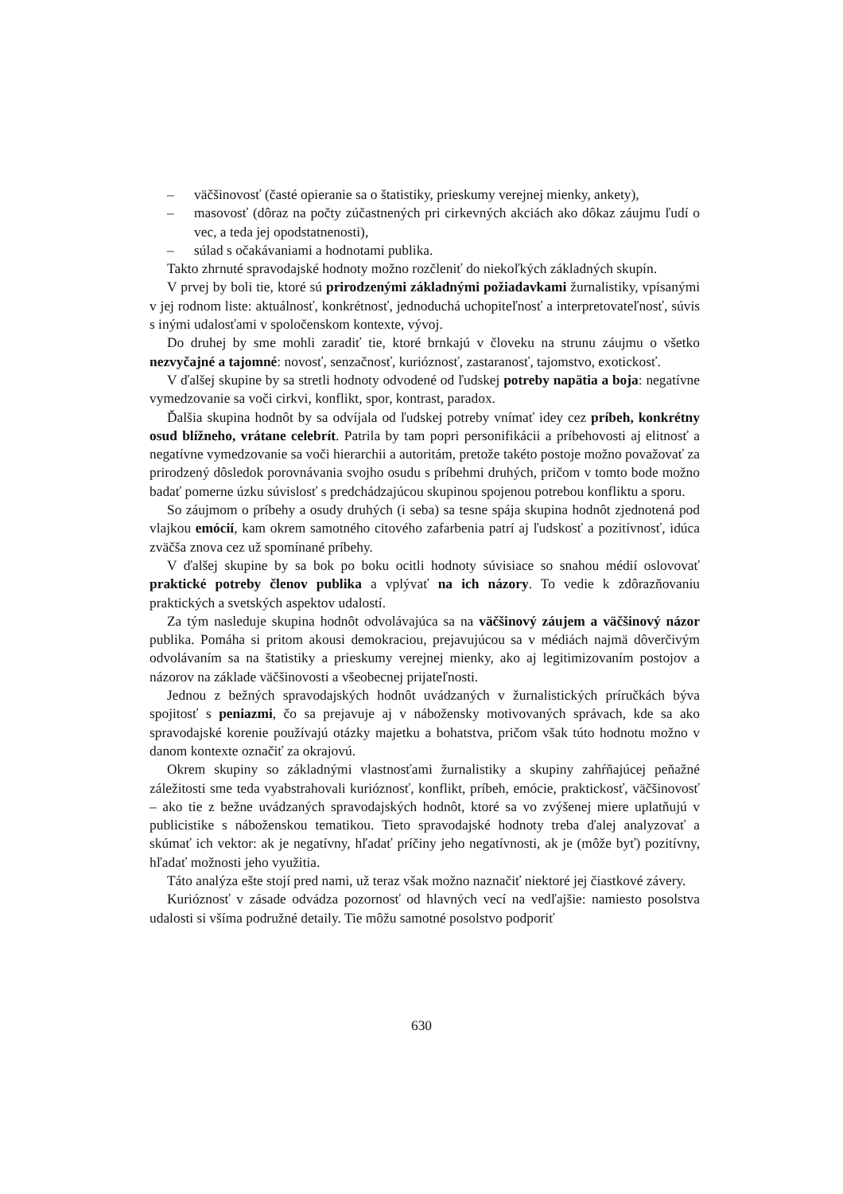– väčšinovosť (časté opieranie sa o štatistiky, prieskumy verejnej mienky, ankety),
– masovosť (dôraz na počty zúčastnených pri cirkevných akciách ako dôkaz záujmu ľudí o vec, a teda jej opodstatnenosti),
– súlad s očakávaniami a hodnotami publika.
Takto zhrnuté spravodajské hodnoty možno rozčleniť do niekoľkých základných skupín.
V prvej by boli tie, ktoré sú prirodzenými základnými požiadavkami žurnalistiky, vpísanými v jej rodnom liste: aktuálnosť, konkrétnosť, jednoduchá uchopiteľnosť a interpretovateľnosť, súvis s inými udalosťami v spoločenskom kontexte, vývoj.
Do druhej by sme mohli zaradiť tie, ktoré brnkajú v človeku na strunu záujmu o všetko nezvyčajné a tajomné: novosť, senzačnosť, kurióznosť, zastaranosť, tajomstvo, exotickosť.
V ďalšej skupine by sa stretli hodnoty odvodené od ľudskej potreby napätia a boja: negatívne vymedzovanie sa voči cirkvi, konflikt, spor, kontrast, paradox.
Ďalšia skupina hodnôt by sa odvíjala od ľudskej potreby vnímať idey cez príbeh, konkrétny osud blížneho, vrátane celebrít. Patrila by tam popri personifikácii a príbehovosti aj elitnosť a negatívne vymedzovanie sa voči hierarchii a autoritám, pretože takéto postoje možno považovať za prirodzený dôsledok porovnávania svojho osudu s príbehmi druhých, pričom v tomto bode možno badať pomerne úzku súvislosť s predchádzajúcou skupinou spojenou potrebou konfliktu a sporu.
So záujmom o príbehy a osudy druhých (i seba) sa tesne spája skupina hodnôt zjednotená pod vlajkou emócií, kam okrem samotného citového zafarbenia patrí aj ľudskosť a pozitívnosť, idúca zväčša znova cez už spomínané príbehy.
V ďalšej skupine by sa bok po boku ocitli hodnoty súvisiace so snahou médií oslovovať praktické potreby členov publika a vplývať na ich názory. To vedie k zdôrazňovaniu praktických a svetských aspektov udalostí.
Za tým nasleduje skupina hodnôt odvolávajúca sa na väčšinový záujem a väčšinový názor publika. Pomáha si pritom akousi demokraciou, prejavujúcou sa v médiách najmä dôverčivým odvolávaním sa na štatistiky a prieskumy verejnej mienky, ako aj legitimizovaním postojov a názorov na základe väčšinovosti a všeobecnej prijateľnosti.
Jednou z bežných spravodajských hodnôt uvádzaných v žurnalistických príručkách býva spojitosť s peniazmi, čo sa prejavuje aj v nábožensky motivovaných správach, kde sa ako spravodajské korenie používajú otázky majetku a bohatstva, pričom však túto hodnotu možno v danom kontexte označiť za okrajovú.
Okrem skupiny so základnými vlastnosťami žurnalistiky a skupiny zahŕňajúcej peňažné záležitosti sme teda vyabstrahovali kurióznosť, konflikt, príbeh, emócie, praktickosť, väčšinovosť – ako tie z bežne uvádzaných spravodajských hodnôt, ktoré sa vo zvýšenej miere uplatňujú v publicistike s náboženskou tematikou. Tieto spravodajské hodnoty treba ďalej analyzovať a skúmať ich vektor: ak je negatívny, hľadať príčiny jeho negatívnosti, ak je (môže byť) pozitívny, hľadať možnosti jeho využitia.
Táto analýza ešte stojí pred nami, už teraz však možno naznačiť niektoré jej čiastkové závery.
Kurióznosť v zásade odvádza pozornosť od hlavných vecí na vedľajšie: namiesto posolstva udalosti si všíma podružné detaily. Tie môžu samotné posolstvo podporiť
630